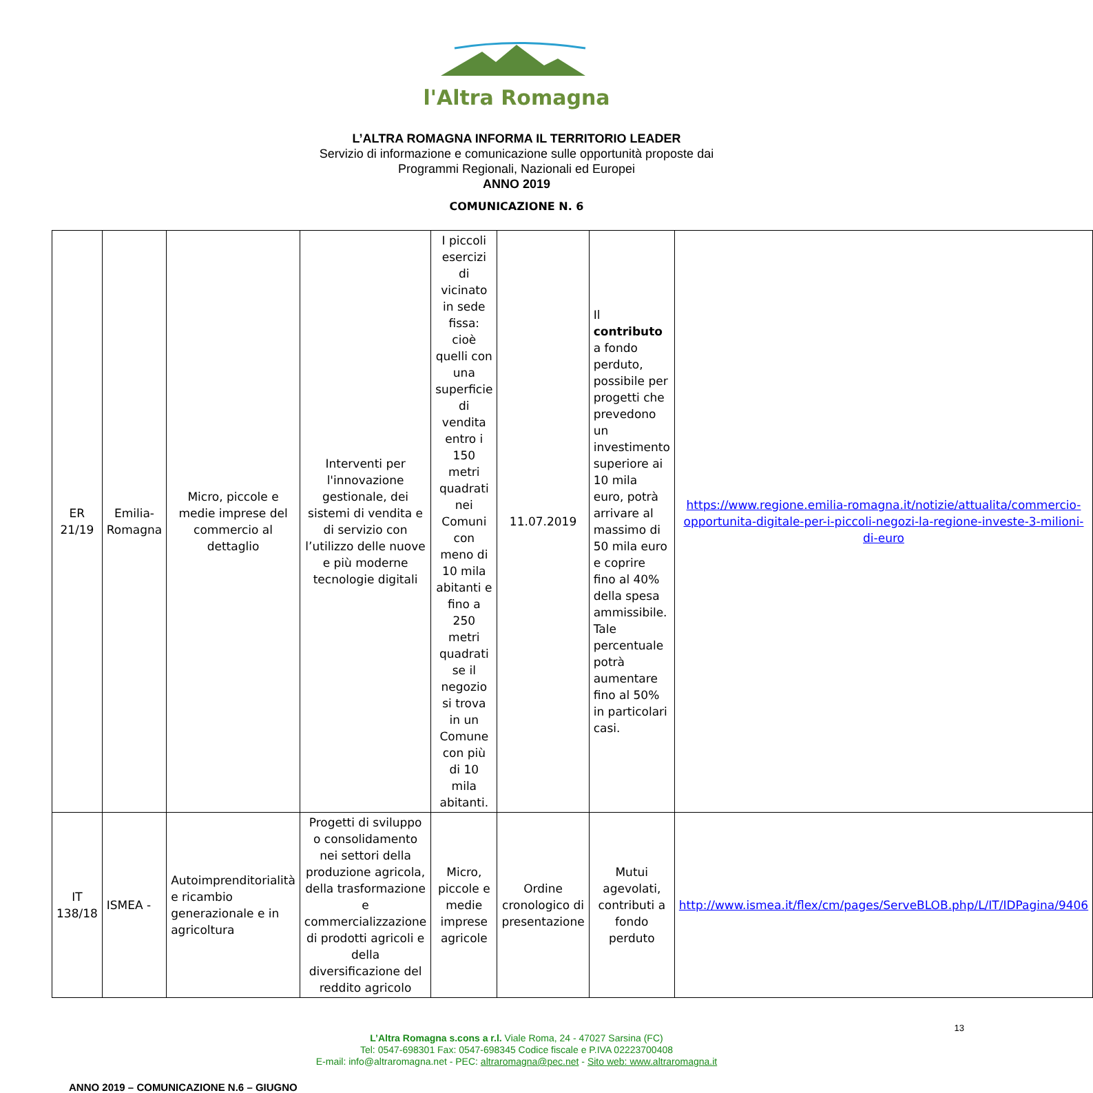l'Altra Romagna
L’ALTRA ROMAGNA INFORMA IL TERRITORIO LEADER
Servizio di informazione e comunicazione sulle opportunità proposte dai
Programmi Regionali, Nazionali ed Europei
ANNO 2019
COMUNICAZIONE N. 6
| ER 21/19 | Emilia-Romagna | Micro, piccole e medie imprese del commercio al dettaglio | Interventi per l'innovazione gestionale, dei sistemi di vendita e di servizio con l’utilizzo delle nuove e più moderne tecnologie digitali | I piccoli esercizi di vicinato in sede fissa: cioè quelli con una superficie di vendita entro i 150 metri quadrati nei Comuni con meno di 10 mila abitanti e fino a 250 metri quadrati se il negozio si trova in un Comune con più di 10 mila abitanti. | 11.07.2019 | Il contributo a fondo perduto, possibile per progetti che prevedono un investimento superiore ai 10 mila euro, potrà arrivare al massimo di 50 mila euro e coprire fino al 40% della spesa ammissibile. Tale percentuale potrà aumentare fino al 50% in particolari casi. | https://www.regione.emilia-romagna.it/notizie/attualita/commercio-opportunita-digitale-per-i-piccoli-negozi-la-regione-investe-3-milioni-di-euro |
| IT 138/18 | ISMEA - | Autoimprenditorialità e ricambio generazionale e in agricoltura | Progetti di sviluppo o consolidamento nei settori della produzione agricola, della trasformazione e commercializzazione di prodotti agricoli e della diversificazione del reddito agricolo | Micro, piccole e medie imprese agricole | Ordine cronologico di presentazione | Mutui agevolati, contributi a fondo perduto | http://www.ismea.it/flex/cm/pages/ServeBLOB.php/L/IT/IDPagina/9406 |
13
L’Altra Romagna s.cons a r.l. Viale Roma, 24 - 47027 Sarsina (FC)
Tel: 0547-698301 Fax: 0547-698345 Codice fiscale e P.IVA 02223700408
E-mail: info@altraromagna.net - PEC: altraromagna@pec.net - Sito web: www.altraromagna.it
ANNO 2019 – COMUNICAZIONE N.6 – GIUGNO